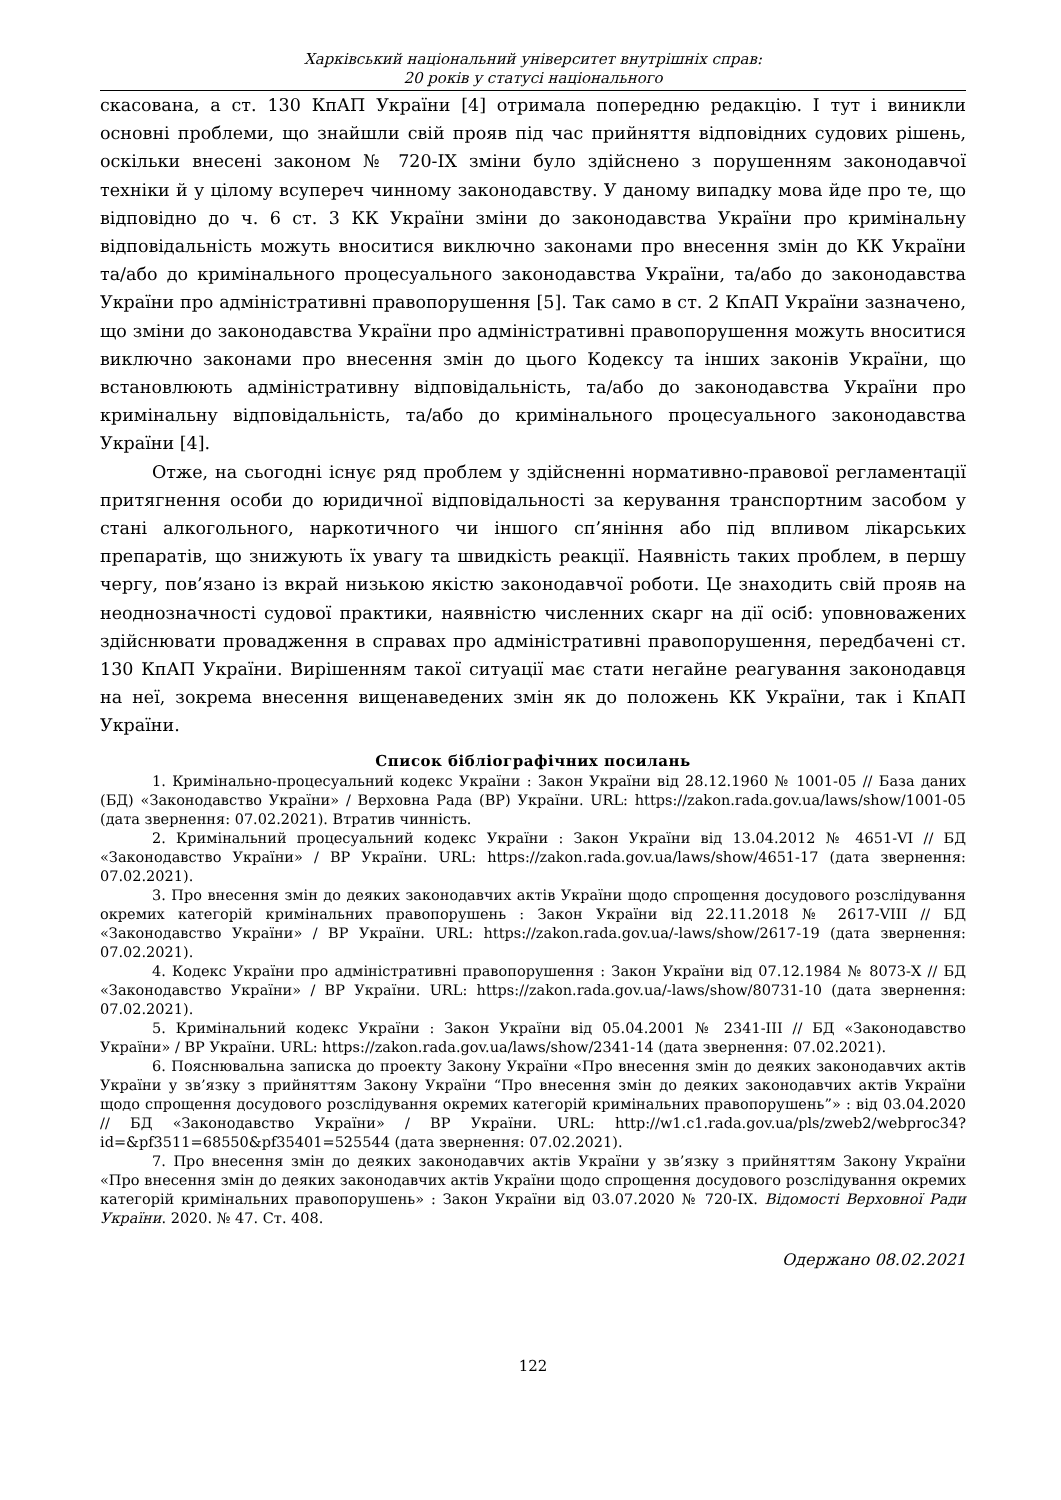Харківський національний університет внутрішніх справ:
20 років у статусі національного
скасована, а ст. 130 КпАП України [4] отримала попередню редакцію. І тут і виникли основні проблеми, що знайшли свій прояв під час прийняття відповідних судових рішень, оскільки внесені законом № 720-IX зміни було здійснено з порушенням законодавчої техніки й у цілому всупереч чинному законодавству. У даному випадку мова йде про те, що відповідно до ч. 6 ст. 3 КК України зміни до законодавства України про кримінальну відповідальність можуть вноситися виключно законами про внесення змін до КК України та/або до кримінального процесуального законодавства України, та/або до законодавства України про адміністративні правопорушення [5]. Так само в ст. 2 КпАП України зазначено, що зміни до законодавства України про адміністративні правопорушення можуть вноситися виключно законами про внесення змін до цього Кодексу та інших законів України, що встановлюють адміністративну відповідальність, та/або до законодавства України про кримінальну відповідальність, та/або до кримінального процесуального законодавства України [4].
Отже, на сьогодні існує ряд проблем у здійсненні нормативно-правової регламентації притягнення особи до юридичної відповідальності за керування транспортним засобом у стані алкогольного, наркотичного чи іншого сп’яніння або під впливом лікарських препаратів, що знижують їх увагу та швидкість реакції. Наявність таких проблем, в першу чергу, пов’язано із вкрай низькою якістю законодавчої роботи. Це знаходить свій прояв на неоднозначності судової практики, наявністю численних скарг на дії осіб: уповноважених здійснювати провадження в справах про адміністративні правопорушення, передбачені ст. 130 КпАП України. Вирішенням такої ситуації має стати негайне реагування законодавця на неї, зокрема внесення вищенаведених змін як до положень КК України, так і КпАП України.
Список бібліографічних посилань
1. Кримінально-процесуальний кодекс України : Закон України від 28.12.1960 № 1001-05 // База даних (БД) «Законодавство України» / Верховна Рада (ВР) України. URL: https://zakon.rada.gov.ua/laws/show/1001-05 (дата звернення: 07.02.2021). Втратив чинність.
2. Кримінальний процесуальний кодекс України : Закон України від 13.04.2012 № 4651-VI // БД «Законодавство України» / ВР України. URL: https://zakon.rada.gov.ua/laws/show/4651-17 (дата звернення: 07.02.2021).
3. Про внесення змін до деяких законодавчих актів України щодо спрощення досудового розслідування окремих категорій кримінальних правопорушень : Закон України від 22.11.2018 № 2617-VIII // БД «Законодавство України» / ВР України. URL: https://zakon.rada.gov.ua/-laws/show/2617-19 (дата звернення: 07.02.2021).
4. Кодекс України про адміністративні правопорушення : Закон України від 07.12.1984 № 8073-X // БД «Законодавство України» / ВР України. URL: https://zakon.rada.gov.ua/-laws/show/80731-10 (дата звернення: 07.02.2021).
5. Кримінальний кодекс України : Закон України від 05.04.2001 № 2341-III // БД «Законодавство України» / ВР України. URL: https://zakon.rada.gov.ua/laws/show/2341-14 (дата звернення: 07.02.2021).
6. Пояснювальна записка до проекту Закону України «Про внесення змін до деяких законодавчих актів України у зв’язку з прийняттям Закону України “Про внесення змін до деяких законодавчих актів України щодо спрощення досудового розслідування окремих категорій кримінальних правопорушень”» : від 03.04.2020 // БД «Законодавство України» / ВР України. URL: http://w1.c1.rada.gov.ua/pls/zweb2/webproc34?id=&pf3511=68550&pf35401=525544 (дата звернення: 07.02.2021).
7. Про внесення змін до деяких законодавчих актів України у зв’язку з прийняттям Закону України «Про внесення змін до деяких законодавчих актів України щодо спрощення досудового розслідування окремих категорій кримінальних правопорушень» : Закон України від 03.07.2020 № 720-IX. Відомості Верховної Ради України. 2020. № 47. Ст. 408.
Одержано 08.02.2021
122